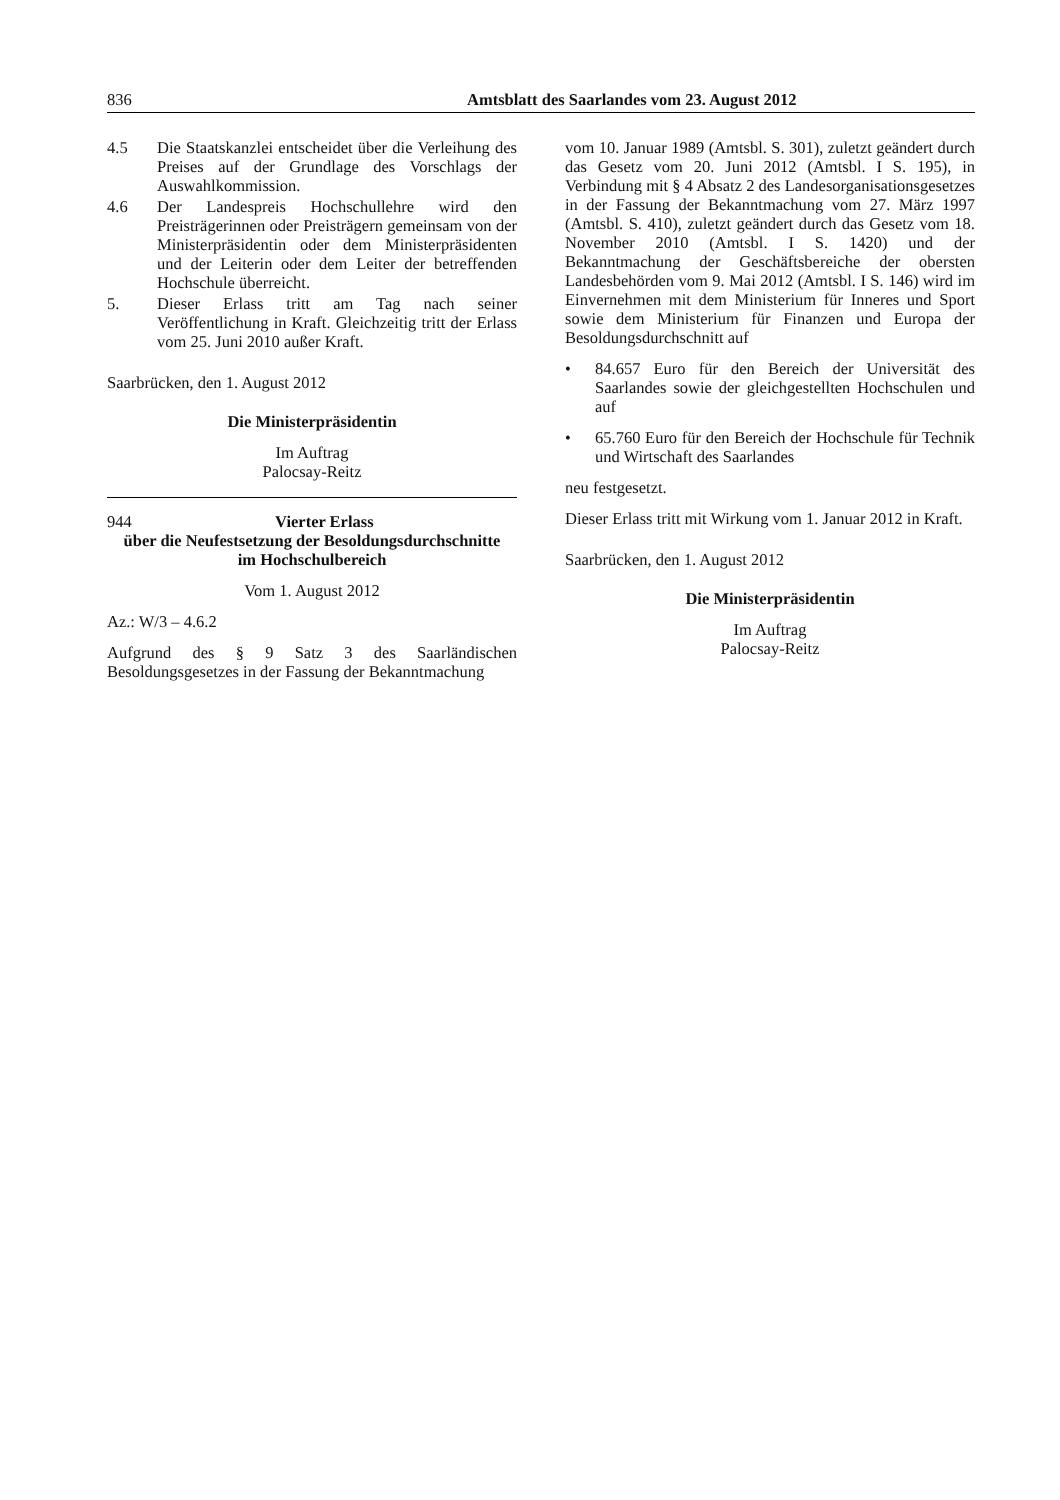836 Amtsblatt des Saarlandes vom 23. August 2012
4.5 Die Staatskanzlei entscheidet über die Verleihung des Preises auf der Grundlage des Vorschlags der Auswahlkommission.
4.6 Der Landespreis Hochschullehre wird den Preisträgerinnen oder Preisträgern gemeinsam von der Ministerpräsidentin oder dem Ministerpräsidenten und der Leiterin oder dem Leiter der betreffenden Hochschule überreicht.
5. Dieser Erlass tritt am Tag nach seiner Veröffentlichung in Kraft. Gleichzeitig tritt der Erlass vom 25. Juni 2010 außer Kraft.
Saarbrücken, den 1. August 2012
Die Ministerpräsidentin
Im Auftrag
Palocsay-Reitz
944 Vierter Erlass
über die Neufestsetzung der Besoldungsdurchschnitte
im Hochschulbereich
Vom 1. August 2012
Az.: W/3 – 4.6.2
Aufgrund des § 9 Satz 3 des Saarländischen Besoldungsgesetzes in der Fassung der Bekanntmachung
vom 10. Januar 1989 (Amtsbl. S. 301), zuletzt geändert durch das Gesetz vom 20. Juni 2012 (Amtsbl. I S. 195), in Verbindung mit § 4 Absatz 2 des Landesorganisationsgesetzes in der Fassung der Bekanntmachung vom 27. März 1997 (Amtsbl. S. 410), zuletzt geändert durch das Gesetz vom 18. November 2010 (Amtsbl. I S. 1420) und der Bekanntmachung der Geschäftsbereiche der obersten Landesbehörden vom 9. Mai 2012 (Amtsbl. I S. 146) wird im Einvernehmen mit dem Ministerium für Inneres und Sport sowie dem Ministerium für Finanzen und Europa der Besoldungsdurchschnitt auf
• 84.657 Euro für den Bereich der Universität des Saarlandes sowie der gleichgestellten Hochschulen und auf
• 65.760 Euro für den Bereich der Hochschule für Technik und Wirtschaft des Saarlandes
neu festgesetzt.
Dieser Erlass tritt mit Wirkung vom 1. Januar 2012 in Kraft.
Saarbrücken, den 1. August 2012
Die Ministerpräsidentin
Im Auftrag
Palocsay-Reitz